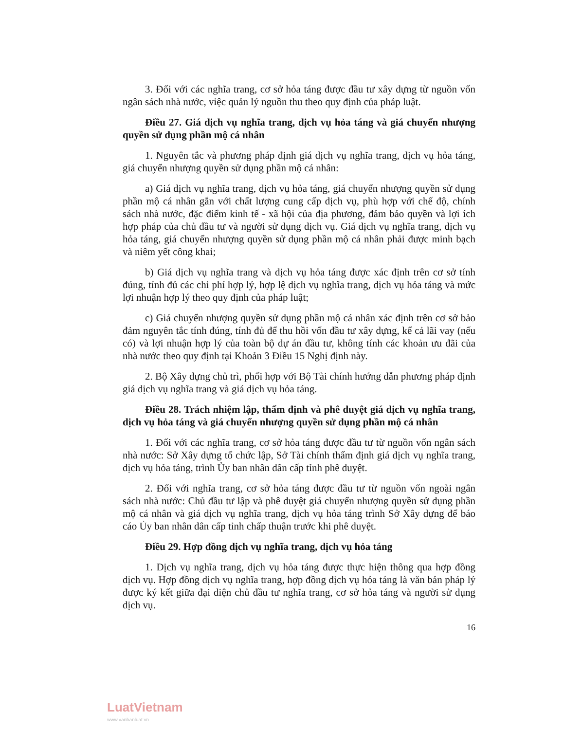3. Đối với các nghĩa trang, cơ sở hỏa táng được đầu tư xây dựng từ nguồn vốn ngân sách nhà nước, việc quản lý nguồn thu theo quy định của pháp luật.
Điều 27. Giá dịch vụ nghĩa trang, dịch vụ hỏa táng và giá chuyển nhượng quyền sử dụng phần mộ cá nhân
1. Nguyên tắc và phương pháp định giá dịch vụ nghĩa trang, dịch vụ hỏa táng, giá chuyển nhượng quyền sử dụng phần mộ cá nhân:
a) Giá dịch vụ nghĩa trang, dịch vụ hỏa táng, giá chuyển nhượng quyền sử dụng phần mộ cá nhân gắn với chất lượng cung cấp dịch vụ, phù hợp với chế độ, chính sách nhà nước, đặc điểm kinh tế - xã hội của địa phương, đảm bảo quyền và lợi ích hợp pháp của chủ đầu tư và người sử dụng dịch vụ. Giá dịch vụ nghĩa trang, dịch vụ hỏa táng, giá chuyển nhượng quyền sử dụng phần mộ cá nhân phải được minh bạch và niêm yết công khai;
b) Giá dịch vụ nghĩa trang và dịch vụ hỏa táng được xác định trên cơ sở tính đúng, tính đủ các chi phí hợp lý, hợp lệ dịch vụ nghĩa trang, dịch vụ hỏa táng và mức lợi nhuận hợp lý theo quy định của pháp luật;
c) Giá chuyển nhượng quyền sử dụng phần mộ cá nhân xác định trên cơ sở bảo đảm nguyên tắc tính đúng, tính đủ để thu hồi vốn đầu tư xây dựng, kể cả lãi vay (nếu có) và lợi nhuận hợp lý của toàn bộ dự án đầu tư, không tính các khoản ưu đãi của nhà nước theo quy định tại Khoản 3 Điều 15 Nghị định này.
2. Bộ Xây dựng chủ trì, phối hợp với Bộ Tài chính hướng dẫn phương pháp định giá dịch vụ nghĩa trang và giá dịch vụ hỏa táng.
Điều 28. Trách nhiệm lập, thẩm định và phê duyệt giá dịch vụ nghĩa trang, dịch vụ hỏa táng và giá chuyển nhượng quyền sử dụng phần mộ cá nhân
1. Đối với các nghĩa trang, cơ sở hỏa táng được đầu tư từ nguồn vốn ngân sách nhà nước: Sở Xây dựng tổ chức lập, Sở Tài chính thẩm định giá dịch vụ nghĩa trang, dịch vụ hỏa táng, trình Ủy ban nhân dân cấp tỉnh phê duyệt.
2. Đối với nghĩa trang, cơ sở hỏa táng được đầu tư từ nguồn vốn ngoài ngân sách nhà nước: Chủ đầu tư lập và phê duyệt giá chuyển nhượng quyền sử dụng phần mộ cá nhân và giá dịch vụ nghĩa trang, dịch vụ hỏa táng trình Sở Xây dựng để báo cáo Ủy ban nhân dân cấp tỉnh chấp thuận trước khi phê duyệt.
Điều 29. Hợp đồng dịch vụ nghĩa trang, dịch vụ hỏa táng
1. Dịch vụ nghĩa trang, dịch vụ hỏa táng được thực hiện thông qua hợp đồng dịch vụ. Hợp đồng dịch vụ nghĩa trang, hợp đồng dịch vụ hỏa táng là văn bản pháp lý được ký kết giữa đại diện chủ đầu tư nghĩa trang, cơ sở hỏa táng và người sử dụng dịch vụ.
16
LuatVietnam
www.vanbanluat.vn